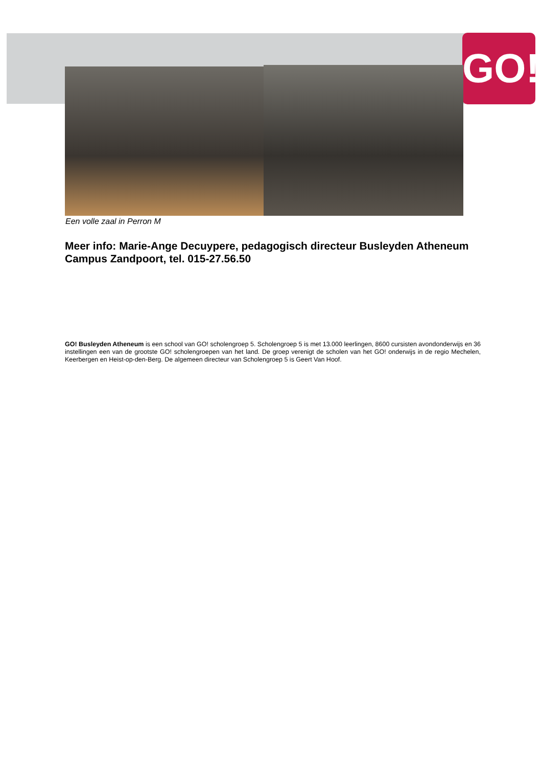GO!
Een volle zaal in Perron M
Meer info: Marie-Ange Decuypere, pedagogisch directeur Busleyden Atheneum Campus Zandpoort, tel. 015-27.56.50
GO! Busleyden Atheneum is een school van GO! scholengroep 5. Scholengroep 5 is met 13.000 leerlingen, 8600 cursisten avondonderwijs en 36 instellingen een van de grootste GO! scholengroepen van het land. De groep verenigt de scholen van het GO! onderwijs in de regio Mechelen, Keerbergen en Heist-op-den-Berg. De algemeen directeur van Scholengroep 5 is Geert Van Hoof.